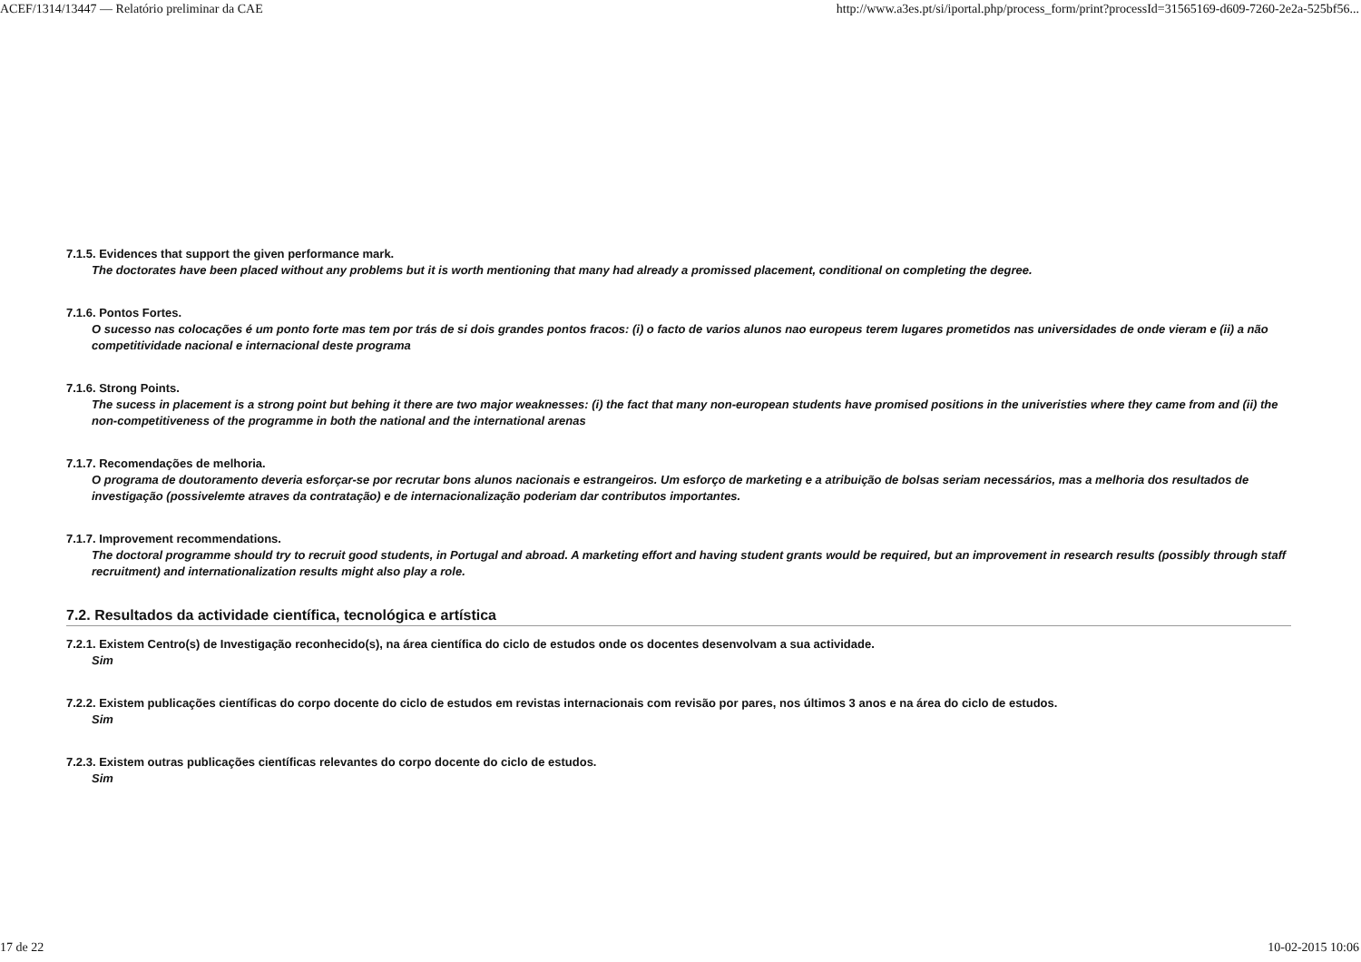ACEF/1314/13447 — Relatório preliminar da CAE http://www.a3es.pt/si/iportal.php/process_form/print?processId=31565169-d609-7260-2e2a-525bf56...
7.1.5. Evidences that support the given performance mark.
The doctorates have been placed without any problems but it is worth mentioning that many had already a promissed placement, conditional on completing the degree.
7.1.6. Pontos Fortes.
O sucesso nas colocações é um ponto forte mas tem por trás de si dois grandes pontos fracos: (i) o facto de varios alunos nao europeus terem lugares prometidos nas universidades de onde vieram e (ii) a não competitividade nacional e internacional deste programa
7.1.6. Strong Points.
The sucess in placement is a strong point but behing it there are two major weaknesses: (i) the fact that many non-european students have promised positions in the univeristies where they came from and (ii) the non-competitiveness of the programme in both the national and the international arenas
7.1.7. Recomendações de melhoria.
O programa de doutoramento deveria esforçar-se por recrutar bons alunos nacionais e estrangeiros. Um esforço de marketing e a atribuição de bolsas seriam necessários, mas a melhoria dos resultados de investigação (possivelemte atraves da contratação) e de internacionalização poderiam dar contributos importantes.
7.1.7. Improvement recommendations.
The doctoral programme should try to recruit good students, in Portugal and abroad. A marketing effort and having student grants would be required, but an improvement in research results (possibly through staff recruitment) and internationalization results might also play a role.
7.2. Resultados da actividade científica, tecnológica e artística
7.2.1. Existem Centro(s) de Investigação reconhecido(s), na área científica do ciclo de estudos onde os docentes desenvolvam a sua actividade.
Sim
7.2.2. Existem publicações científicas do corpo docente do ciclo de estudos em revistas internacionais com revisão por pares, nos últimos 3 anos e na área do ciclo de estudos.
Sim
7.2.3. Existem outras publicações científicas relevantes do corpo docente do ciclo de estudos.
Sim
17 de 22 10-02-2015 10:06